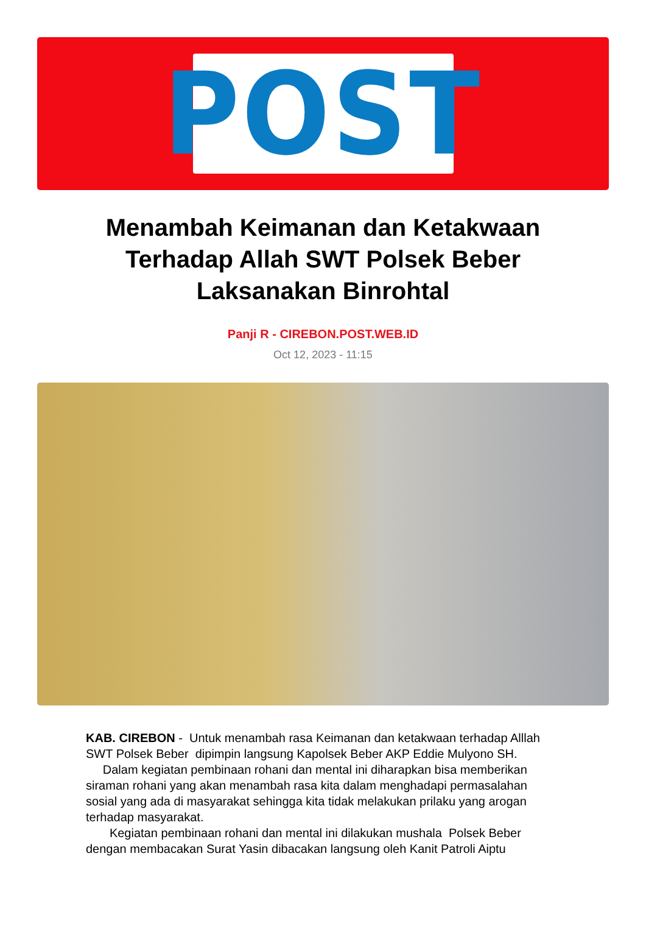POST
Menambah Keimanan dan Ketakwaan Terhadap Allah SWT Polsek Beber Laksanakan Binrohtal
Panji R - CIREBON.POST.WEB.ID
Oct 12, 2023 - 11:15
KAB. CIREBON - Untuk menambah rasa Keimanan dan ketakwaan terhadap Alllah SWT Polsek Beber dipimpin langsung Kapolsek Beber AKP Eddie Mulyono SH.
Dalam kegiatan pembinaan rohani dan mental ini diharapkan bisa memberikan siraman rohani yang akan menambah rasa kita dalam menghadapi permasalahan sosial yang ada di masyarakat sehingga kita tidak melakukan prilaku yang arogan terhadap masyarakat.
Kegiatan pembinaan rohani dan mental ini dilakukan mushala Polsek Beber dengan membacakan Surat Yasin dibacakan langsung oleh Kanit Patroli Aiptu